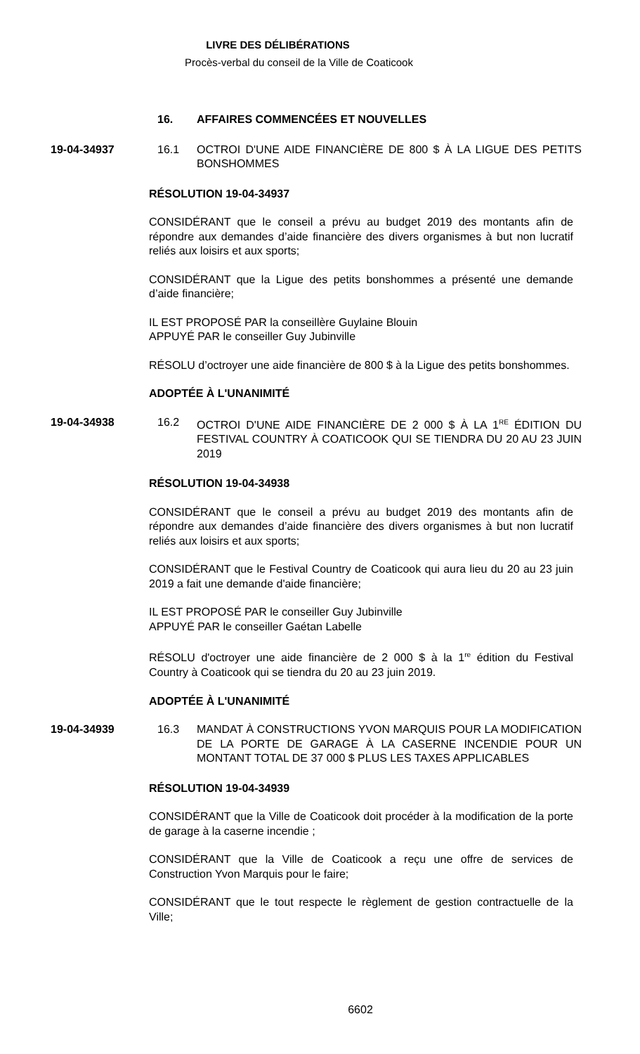LIVRE DES DÉLIBÉRATIONS
Procès-verbal du conseil de la Ville de Coaticook
16. AFFAIRES COMMENCÉES ET NOUVELLES
19-04-34937 16.1 OCTROI D'UNE AIDE FINANCIÈRE DE 800 $ À LA LIGUE DES PETITS BONSHOMMES
RÉSOLUTION 19-04-34937
CONSIDÉRANT que le conseil a prévu au budget 2019 des montants afin de répondre aux demandes d’aide financière des divers organismes à but non lucratif reliés aux loisirs et aux sports;
CONSIDÉRANT que la Ligue des petits bonshommes a présenté une demande d’aide financière;
IL EST PROPOSÉ PAR la conseillère Guylaine Blouin
APPUYÉ PAR le conseiller Guy Jubinville
RÉSOLU d’octroyer une aide financière de 800 $ à la Ligue des petits bonshommes.
ADOPTÉE À L'UNANIMITÉ
19-04-34938 16.2 OCTROI D'UNE AIDE FINANCIÈRE DE 2 000 $ À LA 1<sup>RE</sup> ÉDITION DU FESTIVAL COUNTRY À COATICOOK QUI SE TIENDRA DU 20 AU 23 JUIN 2019
RÉSOLUTION 19-04-34938
CONSIDÉRANT que le conseil a prévu au budget 2019 des montants afin de répondre aux demandes d’aide financière des divers organismes à but non lucratif reliés aux loisirs et aux sports;
CONSIDÉRANT que le Festival Country de Coaticook qui aura lieu du 20 au 23 juin 2019 a fait une demande d'aide financière;
IL EST PROPOSÉ PAR le conseiller Guy Jubinville
APPUYÉ PAR le conseiller Gaétan Labelle
RÉSOLU d'octroyer une aide financière de 2 000 $ à la 1<sup>re</sup> édition du Festival Country à Coaticook qui se tiendra du 20 au 23 juin 2019.
ADOPTÉE À L'UNANIMITÉ
19-04-34939 16.3 MANDAT À CONSTRUCTIONS YVON MARQUIS POUR LA MODIFICATION DE LA PORTE DE GARAGE À LA CASERNE INCENDIE POUR UN MONTANT TOTAL DE 37 000 $ PLUS LES TAXES APPLICABLES
RÉSOLUTION 19-04-34939
CONSIDÉRANT que la Ville de Coaticook doit procéder à la modification de la porte de garage à la caserne incendie ;
CONSIDÉRANT que la Ville de Coaticook a reçu une offre de services de Construction Yvon Marquis pour le faire;
CONSIDÉRANT que le tout respecte le règlement de gestion contractuelle de la Ville;
6602